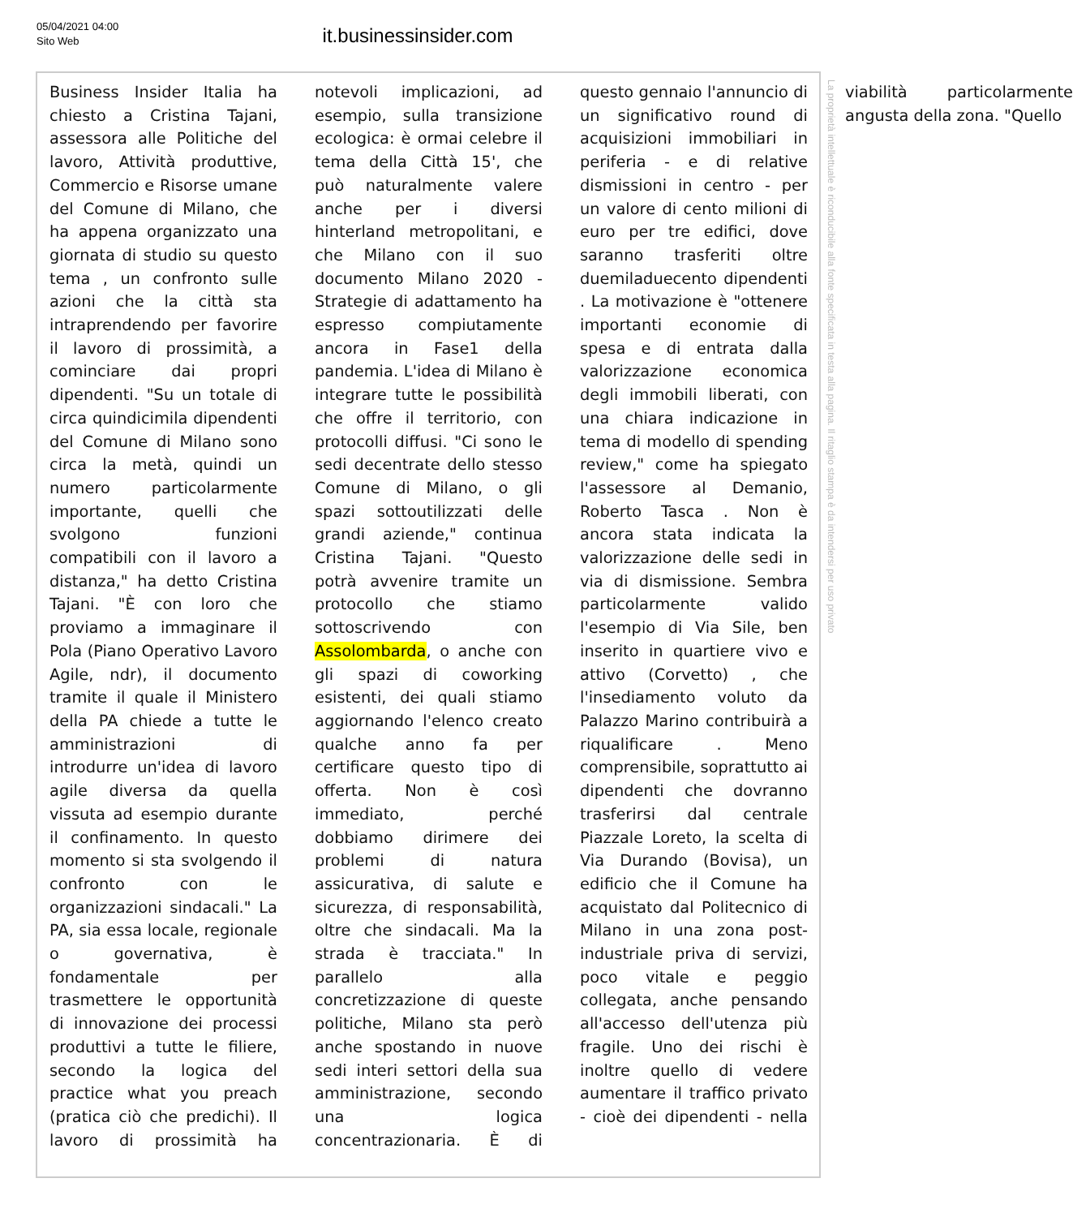05/04/2021 04:00
Sito Web
it.businessinsider.com
Business Insider Italia ha chiesto a Cristina Tajani, assessora alle Politiche del lavoro, Attività produttive, Commercio e Risorse umane del Comune di Milano, che ha appena organizzato una giornata di studio su questo tema , un confronto sulle azioni che la città sta intraprendendo per favorire il lavoro di prossimità, a cominciare dai propri dipendenti. "Su un totale di circa quindicimila dipendenti del Comune di Milano sono circa la metà, quindi un numero particolarmente importante, quelli che svolgono funzioni compatibili con il lavoro a distanza," ha detto Cristina Tajani. "È con loro che proviamo a immaginare il Pola (Piano Operativo Lavoro Agile, ndr), il documento tramite il quale il Ministero della PA chiede a tutte le amministrazioni di introdurre un'idea di lavoro agile diversa da quella vissuta ad esempio durante il confinamento. In questo momento si sta svolgendo il confronto con le organizzazioni sindacali." La PA, sia essa locale, regionale o governativa, è fondamentale per trasmettere le opportunità di innovazione dei processi produttivi a tutte le filiere, secondo la logica del practice what you preach (pratica ciò che predichi). Il lavoro di prossimità ha notevoli implicazioni, ad esempio, sulla transizione ecologica: è ormai celebre il tema della Città 15', che può naturalmente valere anche per i diversi hinterland metropolitani, e che Milano con il suo documento Milano 2020 - Strategie di adattamento ha espresso compiutamente ancora in Fase1 della pandemia. L'idea di Milano è integrare tutte le possibilità che offre il territorio, con protocolli diffusi. "Ci sono le sedi decentrate dello stesso Comune di Milano, o gli spazi sottoutilizzati delle grandi aziende," continua Cristina Tajani. "Questo potrà avvenire tramite un protocollo che stiamo sottoscrivendo con Assolombarda, o anche con gli spazi di coworking esistenti, dei quali stiamo aggiornando l'elenco creato qualche anno fa per certificare questo tipo di offerta. Non è così immediato, perché dobbiamo dirimere dei problemi di natura assicurativa, di salute e sicurezza, di responsabilità, oltre che sindacali. Ma la strada è tracciata." In parallelo alla concretizzazione di queste politiche, Milano sta però anche spostando in nuove sedi interi settori della sua amministrazione, secondo una logica concentrazionaria. È di questo gennaio l'annuncio di un significativo round di acquisizioni immobiliari in periferia - e di relative dismissioni in centro - per un valore di cento milioni di euro per tre edifici, dove saranno trasferiti oltre duemiladuecento dipendenti . La motivazione è "ottenere importanti economie di spesa e di entrata dalla valorizzazione economica degli immobili liberati, con una chiara indicazione in tema di modello di spending review," come ha spiegato l'assessore al Demanio, Roberto Tasca . Non è ancora stata indicata la valorizzazione delle sedi in via di dismissione. Sembra particolarmente valido l'esempio di Via Sile, ben inserito in quartiere vivo e attivo (Corvetto) , che l'insediamento voluto da Palazzo Marino contribuirà a riqualificare . Meno comprensibile, soprattutto ai dipendenti che dovranno trasferirsi dal centrale Piazzale Loreto, la scelta di Via Durando (Bovisa), un edificio che il Comune ha acquistato dal Politecnico di Milano in una zona post-industriale priva di servizi, poco vitale e peggio collegata, anche pensando all'accesso dell'utenza più fragile. Uno dei rischi è inoltre quello di vedere aumentare il traffico privato - cioè dei dipendenti - nella viabilità particolarmente angusta della zona. "Quello
La proprietà intellettuale è riconducibile alla fonte specificata in testa alla pagina. Il ritaglio stampa è da intendersi per uso privato